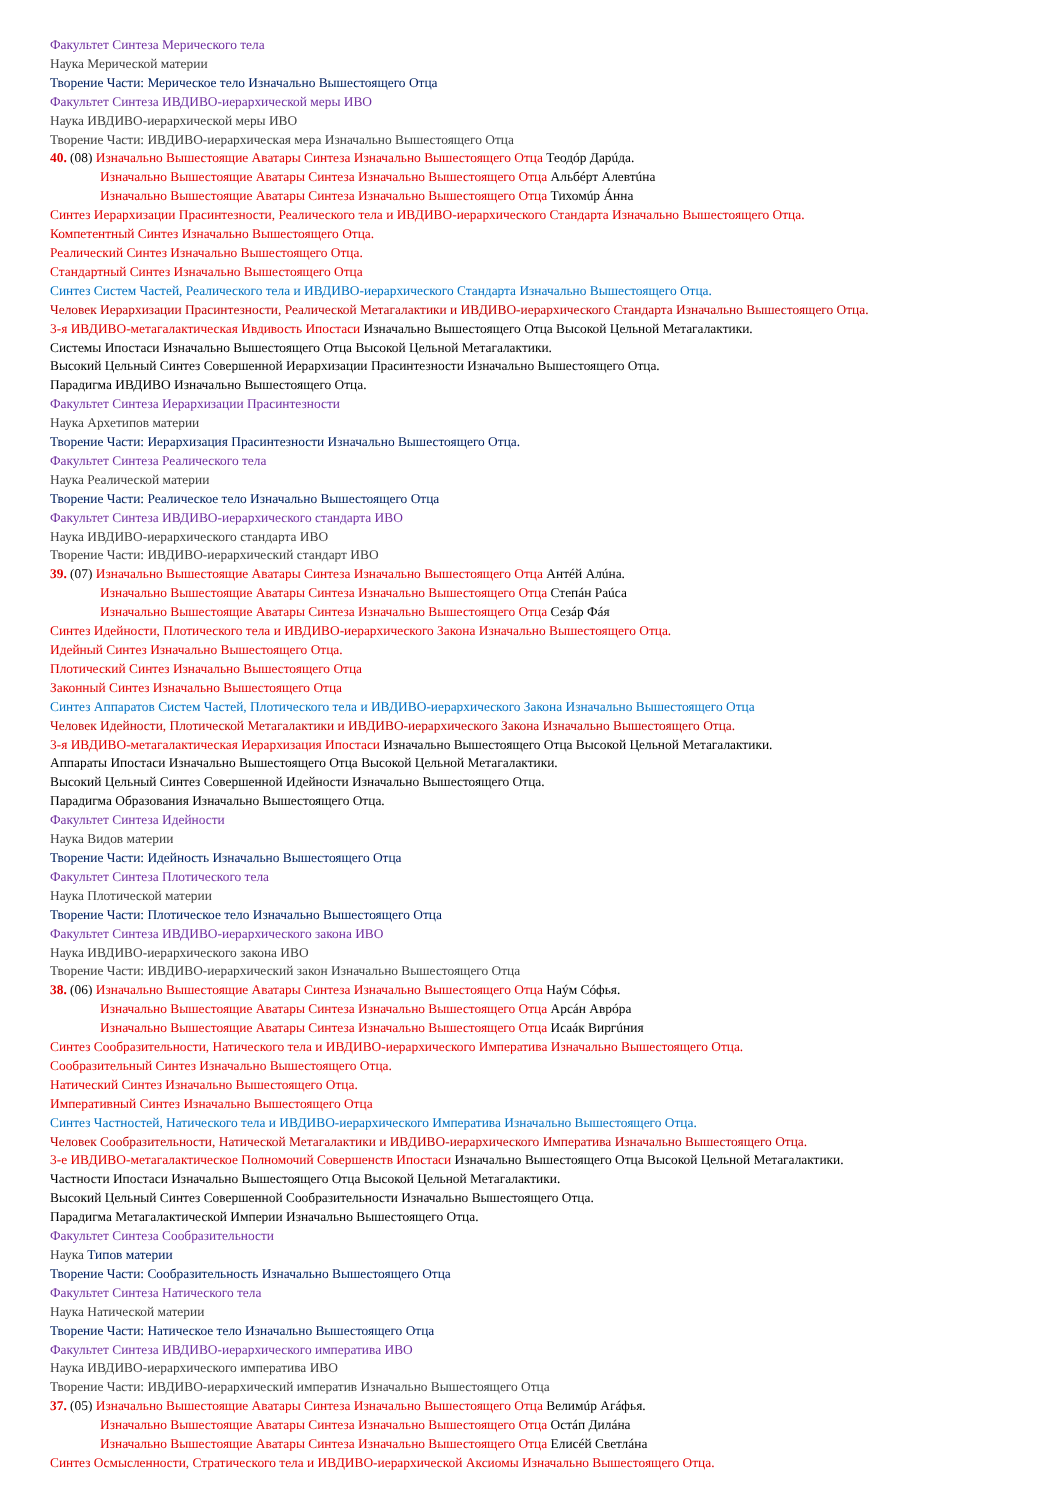Факультет Синтеза Мерического тела
Наука Мерической материи
Творение Части: Мерическое тело Изначально Вышестоящего Отца
Факультет Синтеза ИВДИВО-иерархической меры ИВО
Наука ИВДИВО-иерархической меры ИВО
Творение Части: ИВДИВО-иерархическая мера Изначально Вышестоящего Отца
40. (08) Изначально Вышестоящие Аватары Синтеза Изначально Вышестоящего Отца Теодóр Дарúда.
Изначально Вышестоящие Аватары Синтеза Изначально Вышестоящего Отца Альбéрт Алевтúна
Изначально Вышестоящие Аватары Синтеза Изначально Вышестоящего Отца Тихомúр Áнна
Синтез Иерархизации Прасинтезности, Реалического тела и ИВДИВО-иерархического Стандарта Изначально Вышестоящего Отца.
Компетентный Синтез Изначально Вышестоящего Отца.
Реалический Синтез Изначально Вышестоящего Отца.
Стандартный Синтез Изначально Вышестоящего Отца
Синтез Систем Частей, Реалического тела и ИВДИВО-иерархического Стандарта Изначально Вышестоящего Отца.
Человек Иерархизации Прасинтезности, Реалической Метагалактики и ИВДИВО-иерархического Стандарта Изначально Вышестоящего Отца.
3-я ИВДИВО-метагалактическая Ивдивость Ипостаси Изначально Вышестоящего Отца Высокой Цельной Метагалактики.
Системы Ипостаси Изначально Вышестоящего Отца Высокой Цельной Метагалактики.
Высокий Цельный Синтез Совершенной Иерархизации Прасинтезности Изначально Вышестоящего Отца.
Парадигма ИВДИВО Изначально Вышестоящего Отца.
Факультет Синтеза Иерархизации Прасинтезности
Наука Архетипов материи
Творение Части: Иерархизация Прасинтезности Изначально Вышестоящего Отца.
Факультет Синтеза Реалического тела
Наука Реалической материи
Творение Части: Реалическое тело Изначально Вышестоящего Отца
Факультет Синтеза ИВДИВО-иерархического стандарта ИВО
Наука ИВДИВО-иерархического стандарта ИВО
Творение Части: ИВДИВО-иерархический стандарт ИВО
39. (07) Изначально Вышестоящие Аватары Синтеза Изначально Вышестоящего Отца Антéй Алúна.
Изначально Вышестоящие Аватары Синтеза Изначально Вышестоящего Отца Степáн Раúса
Изначально Вышестоящие Аватары Синтеза Изначально Вышестоящего Отца Сезáр Фáя
Синтез Идейности, Плотического тела и ИВДИВО-иерархического Закона Изначально Вышестоящего Отца.
Идейный Синтез Изначально Вышестоящего Отца.
Плотический Синтез Изначально Вышестоящего Отца
Законный Синтез Изначально Вышестоящего Отца
Синтез Аппаратов Систем Частей, Плотического тела и ИВДИВО-иерархического Закона Изначально Вышестоящего Отца
Человек Идейности, Плотической Метагалактики и ИВДИВО-иерархического Закона Изначально Вышестоящего Отца.
3-я ИВДИВО-метагалактическая Иерархизация Ипостаси Изначально Вышестоящего Отца Высокой Цельной Метагалактики.
Аппараты Ипостаси Изначально Вышестоящего Отца Высокой Цельной Метагалактики.
Высокий Цельный Синтез Совершенной Идейности Изначально Вышестоящего Отца.
Парадигма Образования Изначально Вышестоящего Отца.
Факультет Синтеза Идейности
Наука Видов материи
Творение Части: Идейность Изначально Вышестоящего Отца
Факультет Синтеза Плотического тела
Наука Плотической материи
Творение Части: Плотическое тело Изначально Вышестоящего Отца
Факультет Синтеза ИВДИВО-иерархического закона ИВО
Наука ИВДИВО-иерархического закона ИВО
Творение Части: ИВДИВО-иерархический закон Изначально Вышестоящего Отца
38. (06) Изначально Вышестоящие Аватары Синтеза Изначально Вышестоящего Отца Наýм Сóфья.
Изначально Вышестоящие Аватары Синтеза Изначально Вышестоящего Отца Арсáн Аврóра
Изначально Вышестоящие Аватары Синтеза Изначально Вышестоящего Отца Исаáк Виргúния
Синтез Сообразительности, Натического тела и ИВДИВО-иерархического Императива Изначально Вышестоящего Отца.
Сообразительный Синтез Изначально Вышестоящего Отца.
Натический Синтез Изначально Вышестоящего Отца.
Императивный Синтез Изначально Вышестоящего Отца
Синтез Частностей, Натического тела и ИВДИВО-иерархического Императива Изначально Вышестоящего Отца.
Человек Сообразительности, Натической Метагалактики и ИВДИВО-иерархического Императива Изначально Вышестоящего Отца.
3-е ИВДИВО-метагалактическое Полномочий Совершенств Ипостаси Изначально Вышестоящего Отца Высокой Цельной Метагалактики.
Частности Ипостаси Изначально Вышестоящего Отца Высокой Цельной Метагалактики.
Высокий Цельный Синтез Совершенной Сообразительности Изначально Вышестоящего Отца.
Парадигма Метагалактической Империи Изначально Вышестоящего Отца.
Факультет Синтеза Сообразительности
Наука Типов материи
Творение Части: Сообразительность Изначально Вышестоящего Отца
Факультет Синтеза Натического тела
Наука Натической материи
Творение Части: Натическое тело Изначально Вышестоящего Отца
Факультет Синтеза ИВДИВО-иерархического императива ИВО
Наука ИВДИВО-иерархического императива ИВО
Творение Части: ИВДИВО-иерархический императив Изначально Вышестоящего Отца
37. (05) Изначально Вышестоящие Аватары Синтеза Изначально Вышестоящего Отца Велимúр Агáфья.
Изначально Вышестоящие Аватары Синтеза Изначально Вышестоящего Отца Остáп Дилáна
Изначально Вышестоящие Аватары Синтеза Изначально Вышестоящего Отца Елисéй Светлáна
Синтез Осмысленности, Стратического тела и ИВДИВО-иерархической Аксиомы Изначально Вышестоящего Отца.